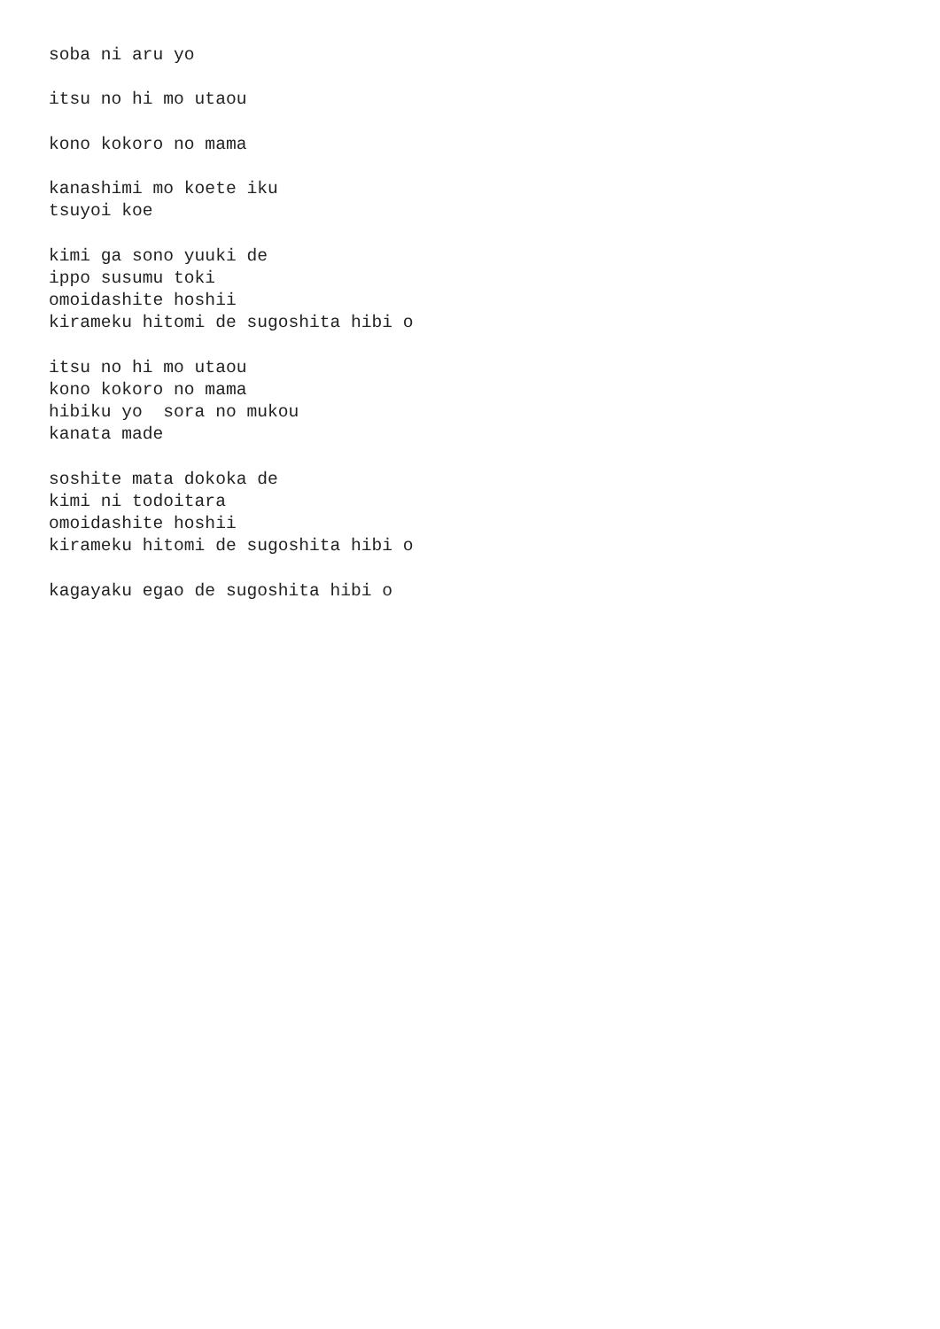soba ni aru yo

itsu no hi mo utaou

kono kokoro no mama

kanashimi mo koete iku
tsuyoi koe

kimi ga sono yuuki de
ippo susumu toki
omoidashite hoshii
kirameku hitomi de sugoshita hibi o

itsu no hi mo utaou
kono kokoro no mama
hibiku yo  sora no mukou
kanata made

soshite mata dokoka de
kimi ni todoitara
omoidashite hoshii
kirameku hitomi de sugoshita hibi o

kagayaku egao de sugoshita hibi o